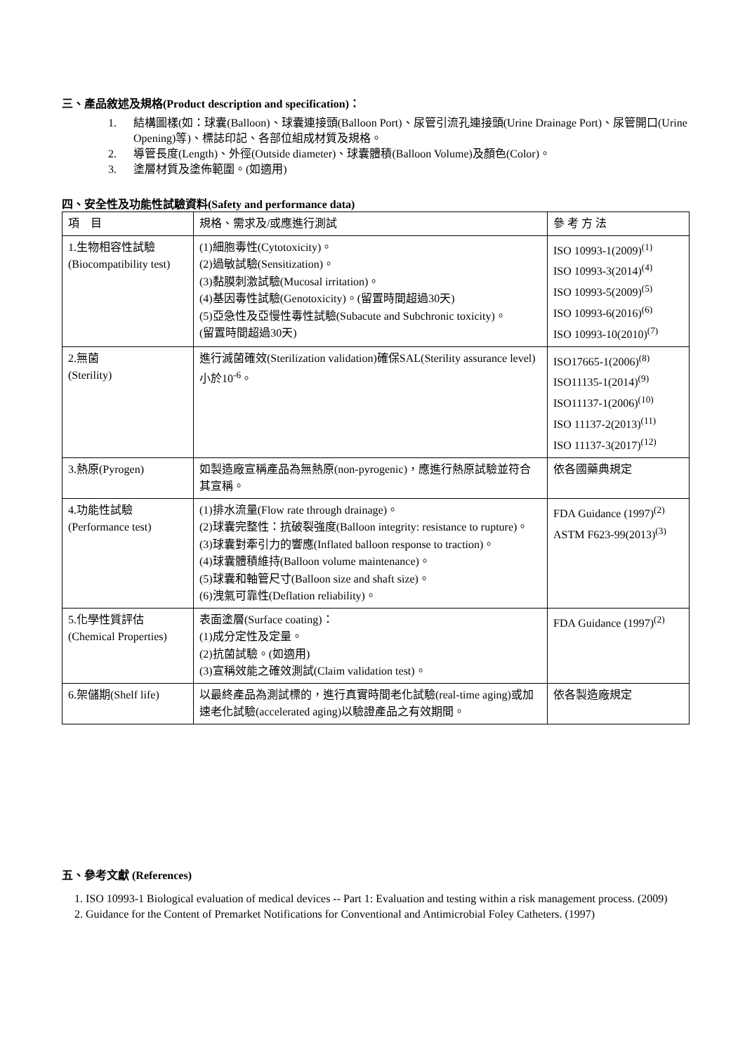三、產品敘述及規格(Product description and specification)：
1. 結構圖樣(如：球囊(Balloon)、球囊連接頭(Balloon Port)、尿管引流孔連接頭(Urine Drainage Port)、尿管開口(Urine Opening)等)、標誌印記、各部位組成材質及規格。
2. 導管長度(Length)、外徑(Outside diameter)、球囊體積(Balloon Volume)及顏色(Color)。
3. 塗層材質及塗佈範圍。(如適用)
四、安全性及功能性試驗資料(Safety and performance data)
| 項 目 | 規格、需求及/或應進行測試 | 參 考 方 法 |
| 1.生物相容性試驗 (Biocompatibility test) | (1)細胞毒性(Cytotoxicity)。 (2)過敏試驗(Sensitization)。 (3)黏膜刺激試驗(Mucosal irritation)。 (4)基因毒性試驗(Genotoxicity)。(留置時間超過30天) (5)亞急性及亞慢性毒性試驗(Subacute and Subchronic toxicity)。 (留置時間超過30天) | ISO 10993-1(2009)<sup>(1)</sup> ISO 10993-3(2014)<sup>(4)</sup> ISO 10993-5(2009)<sup>(5)</sup> ISO 10993-6(2016)<sup>(6)</sup> ISO 10993-10(2010)<sup>(7)</sup> |
| 2.無菌 (Sterility) | 進行滅菌確效(Sterilization validation)確保SAL(Sterility assurance level)小於10<sup>-6</sup>。 | ISO17665-1(2006)<sup>(8)</sup> ISO11135-1(2014)<sup>(9)</sup> ISO11137-1(2006)<sup>(10)</sup> ISO 11137-2(2013)<sup>(11)</sup> ISO 11137-3(2017)<sup>(12)</sup> |
| 3.熱原(Pyrogen) | 如製造廠宣稱產品為無熱原(non-pyrogenic)，應進行熱原試驗並符合其宣稱。 | 依各國藥典規定 |
| 4.功能性試驗 (Performance test) | (1)排水流量(Flow rate through drainage)。 (2)球囊完整性：抗破裂強度(Balloon integrity: resistance to rupture)。 (3)球囊對牽引力的響應(Inflated balloon response to traction)。 (4)球囊體積維持(Balloon volume maintenance)。 (5)球囊和軸管尺寸(Balloon size and shaft size)。 (6)洩氣可靠性(Deflation reliability)。 | FDA Guidance (1997)<sup>(2)</sup> ASTM F623-99(2013)<sup>(3)</sup> |
| 5.化學性質評估 (Chemical Properties) | 表面塗層(Surface coating)： (1)成分定性及定量。 (2)抗菌試驗。(如適用) (3)宣稱效能之確效測試(Claim validation test)。 | FDA Guidance (1997)<sup>(2)</sup> |
| 6.架儲期(Shelf life) | 以最終產品為測試標的，進行真實時間老化試驗(real-time aging)或加速老化試驗(accelerated aging)以驗證產品之有效期間。 | 依各製造廠規定 |
五、參考文獻 (References)
1. ISO 10993-1 Biological evaluation of medical devices -- Part 1: Evaluation and testing within a risk management process. (2009)
2. Guidance for the Content of Premarket Notifications for Conventional and Antimicrobial Foley Catheters. (1997)